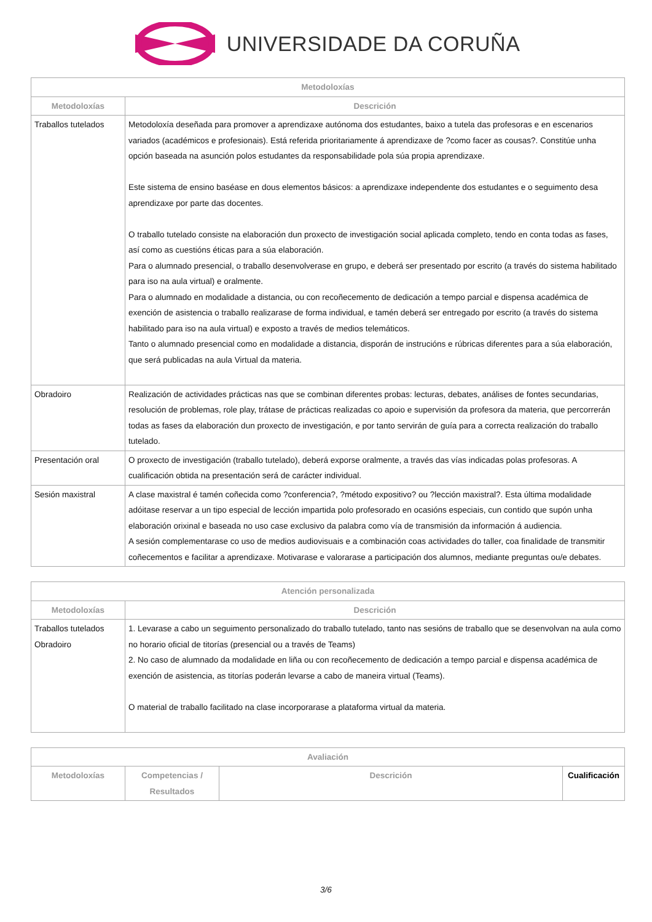UNIVERSIDADE DA CORUÑA
| Metodoloxías | |
| --- | --- |
| Metodoloxías | Descrición |
| Traballos tutelados | Metodoloxía deseñada para promover a aprendizaxe autónoma dos estudantes, baixo a tutela das profesoras e en escenarios variados (académicos e profesionais). Está referida prioritariamente á aprendizaxe de ?como facer as cousas?. Constitúe unha opción baseada na asunción polos estudantes da responsabilidade pola súa propia aprendizaxe. Este sistema de ensino baséase en dous elementos básicos: a aprendizaxe independente dos estudantes e o seguimento desa aprendizaxe por parte das docentes. O traballo tutelado consiste na elaboración dun proxecto de investigación social aplicada completo, tendo en conta todas as fases, así como as cuestións éticas para a súa elaboración. Para o alumnado presencial, o traballo desenvolverase en grupo, e deberá ser presentado por escrito (a través do sistema habilitado para iso na aula virtual) e oralmente. Para o alumnado en modalidade a distancia, ou con recoñecemento de dedicación a tempo parcial e dispensa académica de exención de asistencia o traballo realizarase de forma individual, e tamén deberá ser entregado por escrito (a través do sistema habilitado para iso na aula virtual) e exposto a través de medios telemáticos. Tanto o alumnado presencial como en modalidade a distancia, disporán de instrucións e rúbricas diferentes para a súa elaboración, que será publicadas na aula Virtual da materia. |
| Obradoiro | Realización de actividades prácticas nas que se combinan diferentes probas: lecturas, debates, análises de fontes secundarias, resolución de problemas, role play, trátase de prácticas realizadas co apoio e supervisión da profesora da materia, que percorrerán todas as fases da elaboración dun proxecto de investigación, e por tanto servirán de guía para a correcta realización do traballo tutelado. |
| Presentación oral | O proxecto de investigación (traballo tutelado), deberá exporse oralmente, a través das vías indicadas polas profesoras. A cualificación obtida na presentación será de carácter individual. |
| Sesión maxistral | A clase maxistral é tamén coñecida como ?conferencia?, ?método expositivo? ou ?lección maxistral?. Esta última modalidade adóitase reservar a un tipo especial de lección impartida polo profesorado en ocasións especiais, cun contido que supón unha elaboración orixinal e baseada no uso case exclusivo da palabra como vía de transmisión da información á audiencia. A sesión complementarase co uso de medios audiovisuais e a combinación coas actividades do taller, coa finalidade de transmitir coñecementos e facilitar a aprendizaxe. Motivarase e valorarase a participación dos alumnos, mediante preguntas ou/e debates. |
| Atención personalizada | |
| --- | --- |
| Metodoloxías | Descrición |
| Traballos tutelados Obradoiro | 1. Levarase a cabo un seguimento personalizado do traballo tutelado, tanto nas sesións de traballo que se desenvolvan na aula como no horario oficial de titorías (presencial ou a través de Teams) 2. No caso de alumnado da modalidade en liña ou con recoñecemento de dedicación a tempo parcial e dispensa académica de exención de asistencia, as titorías poderán levarse a cabo de maneira virtual (Teams). O material de traballo facilitado na clase incorporarase a plataforma virtual da materia. |
| Avaliación | | | |
| --- | --- | --- | --- |
| Metodoloxías | Competencias / Resultados | Descrición | Cualificación |
3/6